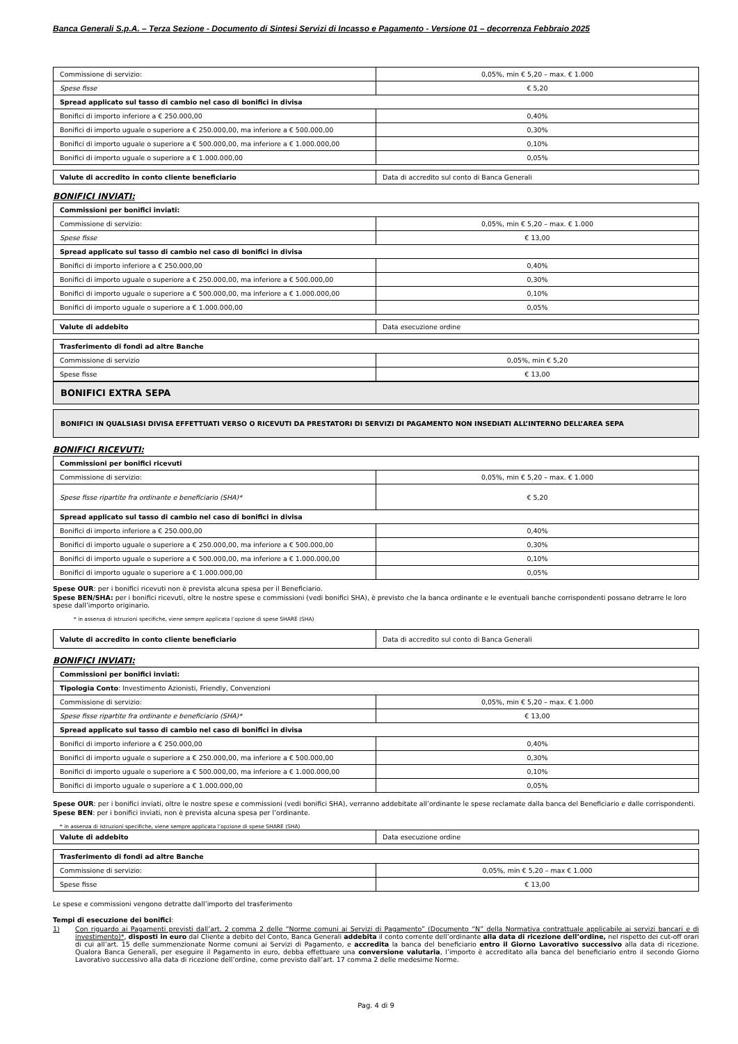Banca Generali S.p.A. – Terza Sezione - Documento di Sintesi Servizi di Incasso e Pagamento - Versione 01 – decorrenza Febbraio 2025
| Commissione di servizio: | 0,05%, min € 5,20 – max. € 1.000 |
| Spese fisse | € 5,20 |
| Spread applicato sul tasso di cambio nel caso di bonifici in divisa | |
| Bonifici di importo inferiore a € 250.000,00 | 0,40% |
| Bonifici di importo uguale o superiore a € 250.000,00, ma inferiore a € 500.000,00 | 0,30% |
| Bonifici di importo uguale o superiore a € 500.000,00, ma inferiore a € 1.000.000,00 | 0,10% |
| Bonifici di importo uguale o superiore a € 1.000.000,00 | 0,05% |
| Valute di accredito in conto cliente beneficiario | Data di accredito sul conto di Banca Generali |
BONIFICI INVIATI:
| Commissioni per bonifici inviati: | |
| Commissione di servizio: | 0,05%, min € 5,20 – max. € 1.000 |
| Spese fisse | € 13,00 |
| Spread applicato sul tasso di cambio nel caso di bonifici in divisa | |
| Bonifici di importo inferiore a € 250.000,00 | 0,40% |
| Bonifici di importo uguale o superiore a € 250.000,00, ma inferiore a € 500.000,00 | 0,30% |
| Bonifici di importo uguale o superiore a € 500.000,00, ma inferiore a € 1.000.000,00 | 0,10% |
| Bonifici di importo uguale o superiore a € 1.000.000,00 | 0,05% |
| Valute di addebito | Data esecuzione ordine |
| Trasferimento di fondi ad altre Banche | |
| Commissione di servizio | 0,05%, min € 5,20 |
| Spese fisse | € 13,00 |
BONIFICI EXTRA SEPA
BONIFICI IN QUALSIASI DIVISA EFFETTUATI VERSO O RICEVUTI DA PRESTATORI DI SERVIZI DI PAGAMENTO NON INSEDIATI ALL’INTERNO DELL’AREA SEPA
BONIFICI RICEVUTI:
| Commissioni per bonifici ricevuti | |
| Commissione di servizio: | 0,05%, min € 5,20 – max. € 1.000 |
| Spese fisse ripartite fra ordinante e beneficiario (SHA)* | € 5,20 |
| Spread applicato sul tasso di cambio nel caso di bonifici in divisa | |
| Bonifici di importo inferiore a € 250.000,00 | 0,40% |
| Bonifici di importo uguale o superiore a € 250.000,00, ma inferiore a € 500.000,00 | 0,30% |
| Bonifici di importo uguale o superiore a € 500.000,00, ma inferiore a € 1.000.000,00 | 0,10% |
| Bonifici di importo uguale o superiore a € 1.000.000,00 | 0,05% |
Spese OUR: per i bonifici ricevuti non è prevista alcuna spesa per il Beneficiario.
Spese BEN/SHA: per i bonifici ricevuti, oltre le nostre spese e commissioni (vedi bonifici SHA), è previsto che la banca ordinante e le eventuali banche corrispondenti possano detrarre le loro spese dall’importo originario.
* in assenza di istruzioni specifiche, viene sempre applicata l’opzione di spese SHARE (SHA)
| Valute di accredito in conto cliente beneficiario | Data di accredito sul conto di Banca Generali |
BONIFICI INVIATI:
| Commissioni per bonifici inviati: | |
| Tipologia Conto : Investimento Azionisti, Friendly, Convenzioni | |
| Commissione di servizio: | 0,05%, min € 5,20 – max. € 1.000 |
| Spese fisse ripartite fra ordinante e beneficiario (SHA)* | € 13,00 |
| Spread applicato sul tasso di cambio nel caso di bonifici in divisa | |
| Bonifici di importo inferiore a € 250.000,00 | 0,40% |
| Bonifici di importo uguale o superiore a € 250.000,00, ma inferiore a € 500.000,00 | 0,30% |
| Bonifici di importo uguale o superiore a € 500.000,00, ma inferiore a € 1.000.000,00 | 0,10% |
| Bonifici di importo uguale o superiore a € 1.000.000,00 | 0,05% |
Spese OUR: per i bonifici inviati, oltre le nostre spese e commissioni (vedi bonifici SHA), verranno addebitate all’ordinante le spese reclamate dalla banca del Beneficiario e dalle corrispondenti.
Spese BEN: per i bonifici inviati, non è prevista alcuna spesa per l’ordinante.
* in assenza di istruzioni specifiche, viene sempre applicata l’opzione di spese SHARE (SHA)
| Valute di addebito | Data esecuzione ordine |
| Trasferimento di fondi ad altre Banche | |
| Commissione di servizio: | 0,05%, min € 5,20 – max € 1.000 |
| Spese fisse | € 13,00 |
Le spese e commissioni vengono detratte dall’importo del trasferimento
Tempi di esecuzione dei bonifici:
1) Con riguardo ai Pagamenti previsti dall’art. 2 comma 2 delle “Norme comuni ai Servizi di Pagamento” (Documento “N” della Normativa contrattuale applicabile ai servizi bancari e di investimento)*, disposti in euro dal Cliente a debito del Conto, Banca Generali addebita il conto corrente dell’ordinante alla data di ricezione dell’ordine, nel rispetto dei cut-off orari di cui all’art. 15 delle summenzionate Norme comuni ai Servizi di Pagamento, e accredita la banca del beneficiario entro il Giorno Lavorativo successivo alla data di ricezione. Qualora Banca Generali, per eseguire il Pagamento in euro, debba effettuare una conversione valutaria, l’importo è accreditato alla banca del beneficiario entro il secondo Giorno Lavorativo successivo alla data di ricezione dell’ordine, come previsto dall’art. 17 comma 2 delle medesime Norme.
Pag. 4 di 9